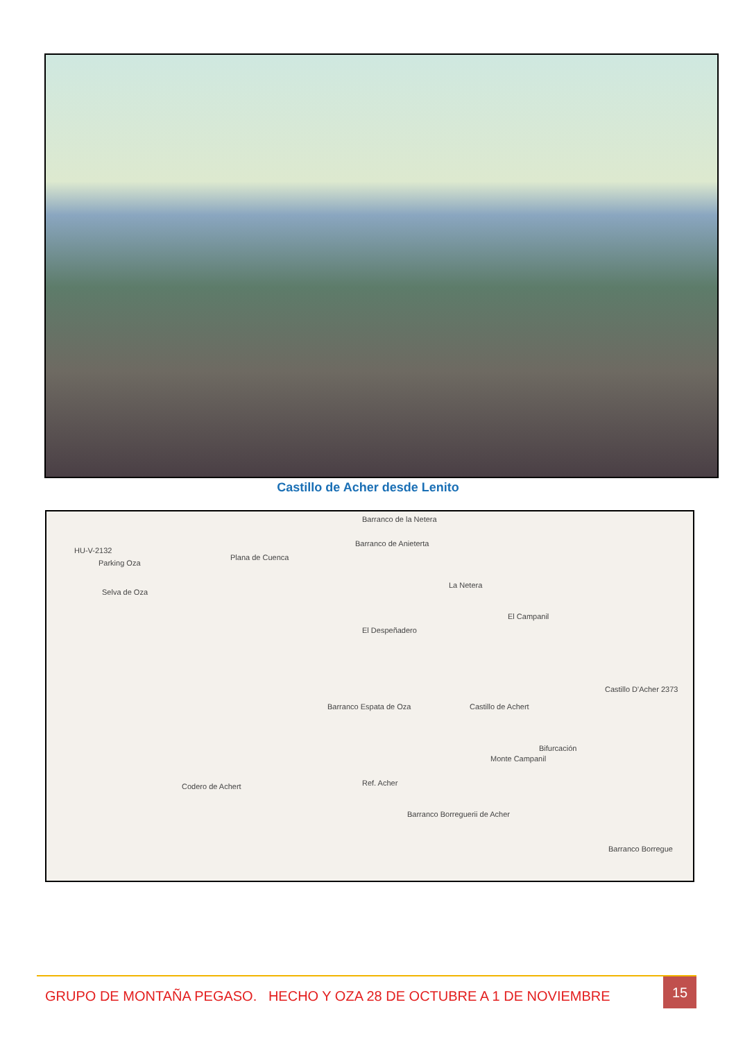Castillo de Acher desde Lenito
HU-V-2132
Parking Oza
Selva de Oza
Plana de Cuenca
La Netera
Barranco de la Netera
Barranco de Anieterta
El Despeñadero
El Campanil
Barranco Espata de Oza Castillo de Achert
Castillo D'Acher 2373
Bifurcación
Monte Campanil
Ref. Acher Codero de Achert
Barranco Borreguerii de Acher
Barranco Borregue
GRUPO DE MONTAÑA PEGASO. HECHO Y OZA 28 DE OCTUBRE A 1 DE NOVIEMBRE
15